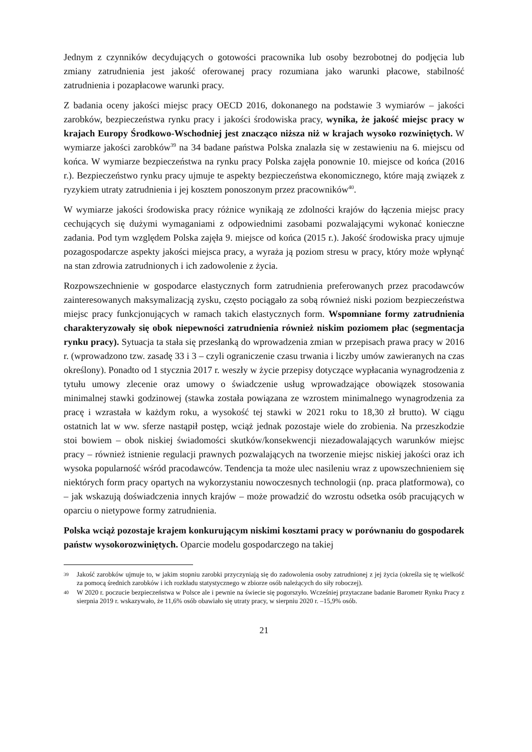Jednym z czynników decydujących o gotowości pracownika lub osoby bezrobotnej do podjęcia lub zmiany zatrudnienia jest jakość oferowanej pracy rozumiana jako warunki płacowe, stabilność zatrudnienia i pozapłacowe warunki pracy.
Z badania oceny jakości miejsc pracy OECD 2016, dokonanego na podstawie 3 wymiarów – jakości zarobków, bezpieczeństwa rynku pracy i jakości środowiska pracy, wynika, że jakość miejsc pracy w krajach Europy Środkowo-Wschodniej jest znacząco niższa niż w krajach wysoko rozwiniętych. W wymiarze jakości zarobków<sup>39</sup> na 34 badane państwa Polska znalazła się w zestawieniu na 6. miejscu od końca. W wymiarze bezpieczeństwa na rynku pracy Polska zajęła ponownie 10. miejsce od końca (2016 r.). Bezpieczeństwo rynku pracy ujmuje te aspekty bezpieczeństwa ekonomicznego, które mają związek z ryzykiem utraty zatrudnienia i jej kosztem ponoszonym przez pracowników<sup>40</sup>.
W wymiarze jakości środowiska pracy różnice wynikają ze zdolności krajów do łączenia miejsc pracy cechujących się dużymi wymaganiami z odpowiednimi zasobami pozwalającymi wykonać konieczne zadania. Pod tym względem Polska zajęła 9. miejsce od końca (2015 r.). Jakość środowiska pracy ujmuje pozagospodarcze aspekty jakości miejsca pracy, a wyraża ją poziom stresu w pracy, który może wpłynąć na stan zdrowia zatrudnionych i ich zadowolenie z życia.
Rozpowszechnienie w gospodarce elastycznych form zatrudnienia preferowanych przez pracodawców zainteresowanych maksymalizacją zysku, często pociągało za sobą również niski poziom bezpieczeństwa miejsc pracy funkcjonujących w ramach takich elastycznych form. Wspomniane formy zatrudnienia charakteryzowały się obok niepewności zatrudnienia również niskim poziomem płac (segmentacja rynku pracy). Sytuacja ta stała się przesłanką do wprowadzenia zmian w przepisach prawa pracy w 2016 r. (wprowadzono tzw. zasadę 33 i 3 – czyli ograniczenie czasu trwania i liczby umów zawieranych na czas określony). Ponadto od 1 stycznia 2017 r. weszły w życie przepisy dotyczące wypłacania wynagrodzenia z tytułu umowy zlecenie oraz umowy o świadczenie usług wprowadzające obowiązek stosowania minimalnej stawki godzinowej (stawka została powiązana ze wzrostem minimalnego wynagrodzenia za pracę i wzrastała w każdym roku, a wysokość tej stawki w 2021 roku to 18,30 zł brutto). W ciągu ostatnich lat w ww. sferze nastąpił postęp, wciąż jednak pozostaje wiele do zrobienia. Na przeszkodzie stoi bowiem – obok niskiej świadomości skutków/konsekwencji niezadowalających warunków miejsc pracy – również istnienie regulacji prawnych pozwalających na tworzenie miejsc niskiej jakości oraz ich wysoka popularność wśród pracodawców. Tendencja ta może ulec nasileniu wraz z upowszechnieniem się niektórych form pracy opartych na wykorzystaniu nowoczesnych technologii (np. praca platformowa), co – jak wskazują doświadczenia innych krajów – może prowadzić do wzrostu odsetka osób pracujących w oparciu o nietypowe formy zatrudnienia.
Polska wciąż pozostaje krajem konkurującym niskimi kosztami pracy w porównaniu do gospodarek państw wysokorozwiniętych. Oparcie modelu gospodarczego na takiej
39 Jakość zarobków ujmuje to, w jakim stopniu zarobki przyczyniają się do zadowolenia osoby zatrudnionej z jej życia (określa się tę wielkość za pomocą średnich zarobków i ich rozkładu statystycznego w zbiorze osób należących do siły roboczej).
40 W 2020 r. poczucie bezpieczeństwa w Polsce ale i pewnie na świecie się pogorszyło. Wcześniej przytaczane badanie Barometr Rynku Pracy z sierpnia 2019 r. wskazywało, że 11,6% osób obawiało się utraty pracy, w sierpniu 2020 r. –15,9% osób.
21